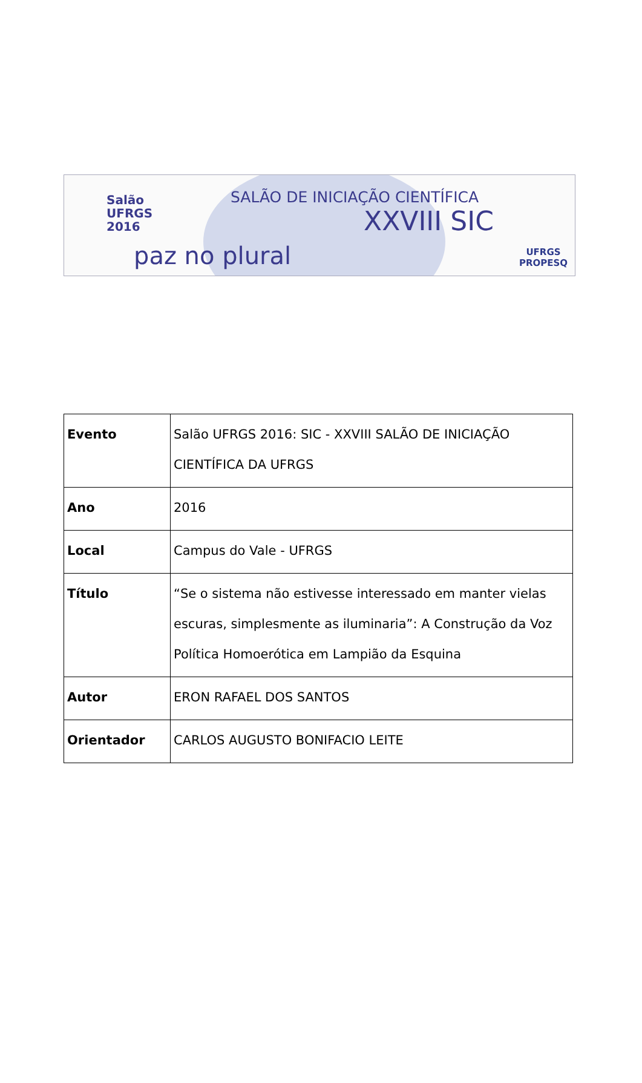Salão
UFRGS
2016
paz no plural
SALÃO DE INICIAÇÃO CIENTÍFICA
XXVIII SIC
UFRGS
PROPESQ
| Evento | Salão UFRGS 2016: SIC - XXVIII SALÃO DE INICIAÇÃO CIENTÍFICA DA UFRGS |
| Ano | 2016 |
| Local | Campus do Vale - UFRGS |
| Título | “Se o sistema não estivesse interessado em manter vielas escuras, simplesmente as iluminaria”: A Construção da Voz Política Homoerótica em Lampião da Esquina |
| Autor | ERON RAFAEL DOS SANTOS |
| Orientador | CARLOS AUGUSTO BONIFACIO LEITE |